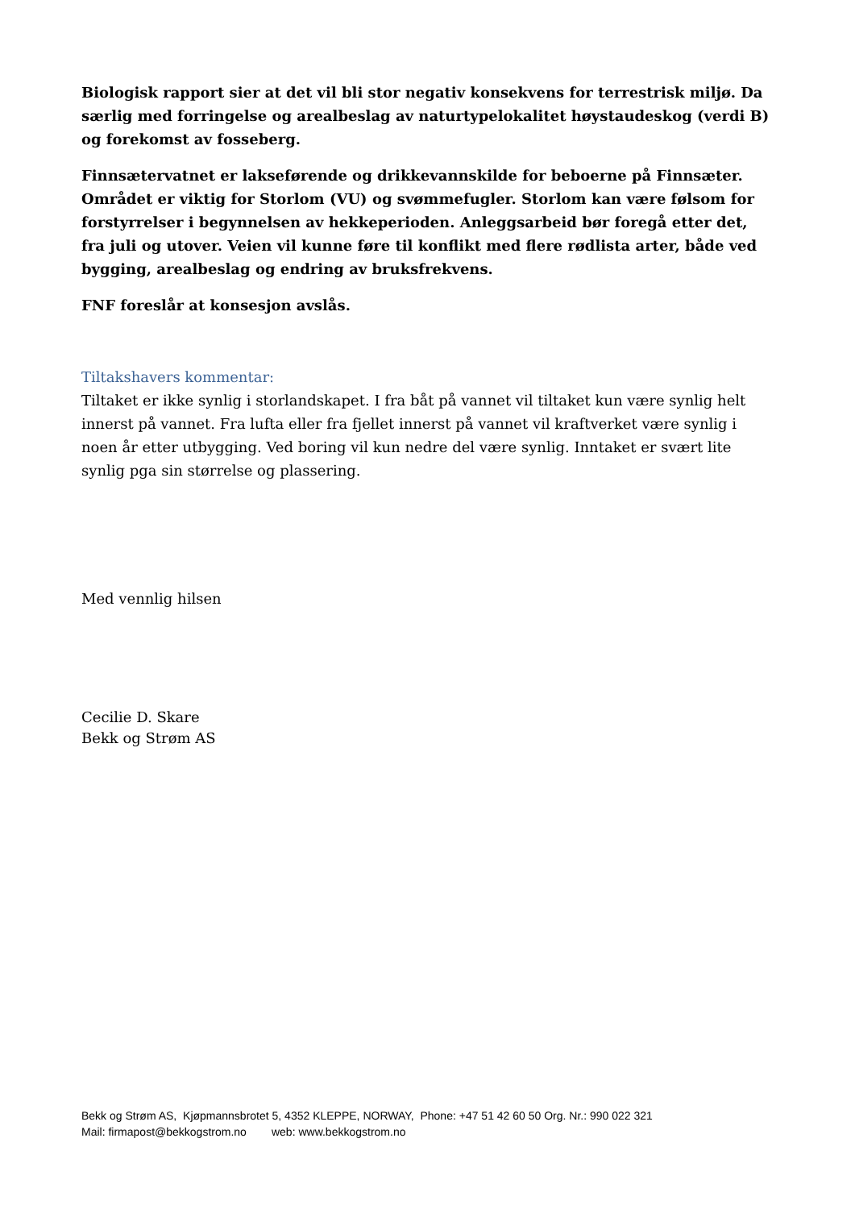Biologisk rapport sier at det vil bli stor negativ konsekvens for terrestrisk miljø. Da særlig med forringelse og arealbeslag av naturtypelokalitet høystaudeskog (verdi B) og forekomst av fosseberg.
Finnsætervatnet er lakseførende og drikkevannskilde for beboerne på Finnsæter. Området er viktig for Storlom (VU) og svømmefugler. Storlom kan være følsom for forstyrrelser i begynnelsen av hekkeperioden. Anleggsarbeid bør foregå etter det, fra juli og utover. Veien vil kunne føre til konflikt med flere rødlista arter, både ved bygging, arealbeslag og endring av bruksfrekvens.
FNF foreslår at konsesjon avslås.
Tiltakshavers kommentar:
Tiltaket er ikke synlig i storlandskapet. I fra båt på vannet vil tiltaket kun være synlig helt innerst på vannet. Fra lufta eller fra fjellet innerst på vannet vil kraftverket være synlig i noen år etter utbygging. Ved boring vil kun nedre del være synlig. Inntaket er svært lite synlig pga sin størrelse og plassering.
Med vennlig hilsen
Cecilie D. Skare
Bekk og Strøm AS
Bekk og Strøm AS, Kjøpmannsbrotet 5, 4352 KLEPPE, NORWAY, Phone: +47 51 42 60 50 Org. Nr.: 990 022 321
Mail: firmapost@bekkogstrom.no web: www.bekkogstrom.no